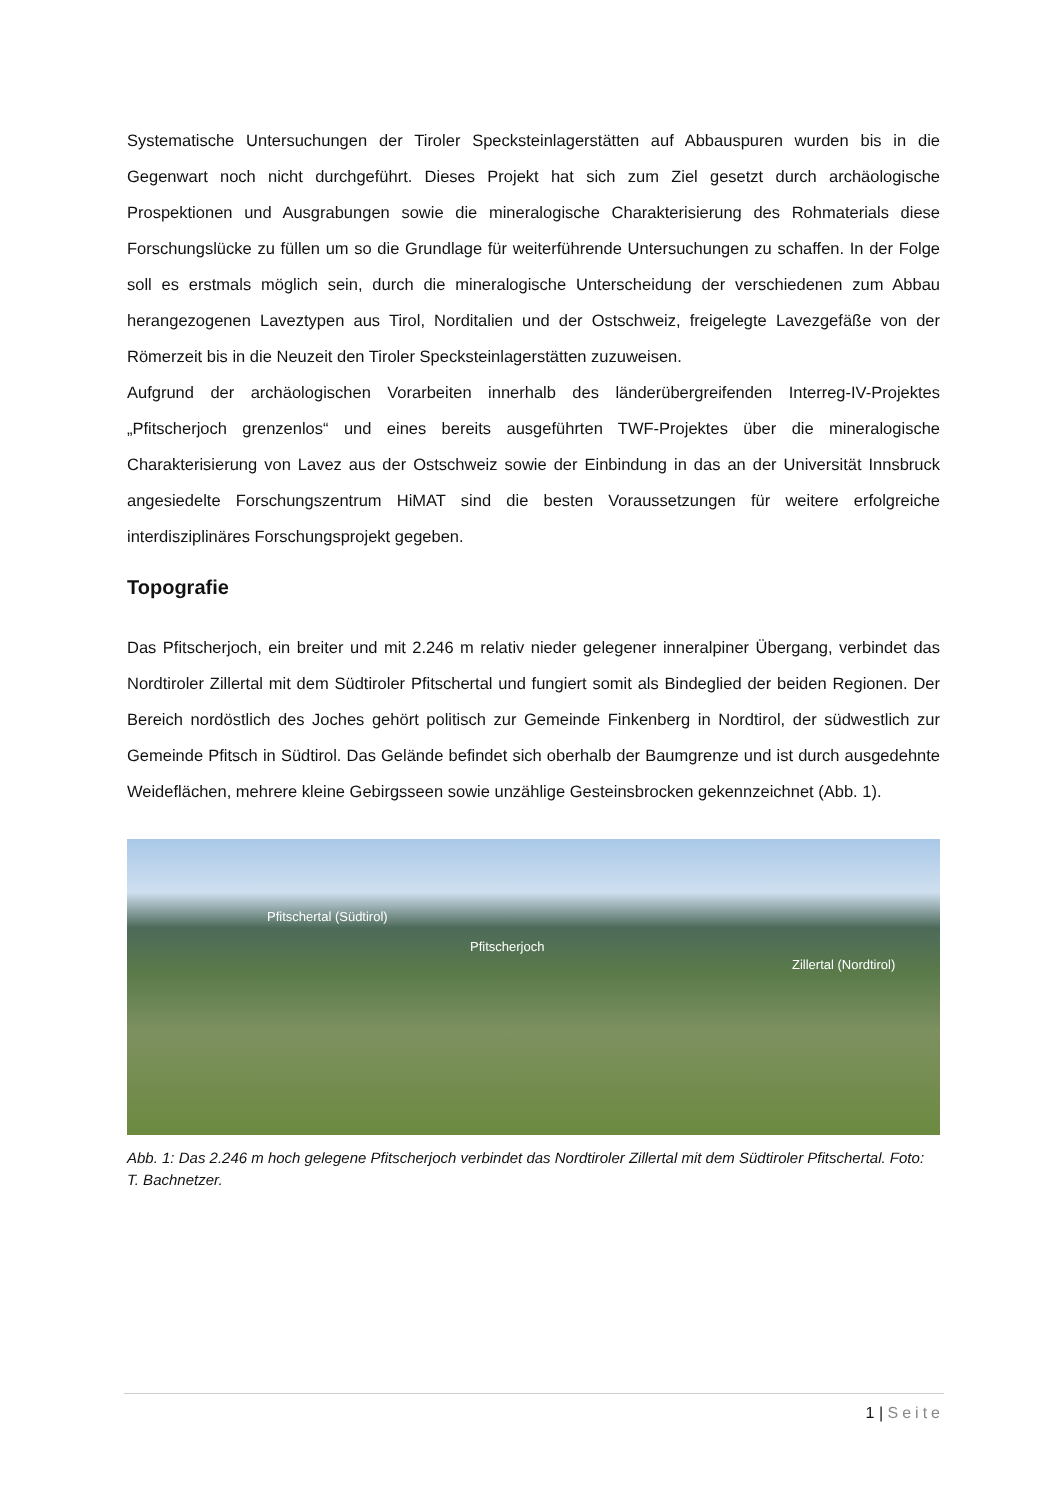Systematische Untersuchungen der Tiroler Specksteinlagerstätten auf Abbauspuren wurden bis in die Gegenwart noch nicht durchgeführt. Dieses Projekt hat sich zum Ziel gesetzt durch archäologische Prospektionen und Ausgrabungen sowie die mineralogische Charakterisierung des Rohmaterials diese Forschungslücke zu füllen um so die Grundlage für weiterführende Untersuchungen zu schaffen. In der Folge soll es erstmals möglich sein, durch die mineralogische Unterscheidung der verschiedenen zum Abbau herangezogenen Laveztypen aus Tirol, Norditalien und der Ostschweiz, freigelegte Lavezgefäße von der Römerzeit bis in die Neuzeit den Tiroler Specksteinlagerstätten zuzuweisen.
Aufgrund der archäologischen Vorarbeiten innerhalb des länderübergreifenden Interreg-IV-Projektes „Pfitscherjoch grenzenlos“ und eines bereits ausgeführten TWF-Projektes über die mineralogische Charakterisierung von Lavez aus der Ostschweiz sowie der Einbindung in das an der Universität Innsbruck angesiedelte Forschungszentrum HiMAT sind die besten Voraussetzungen für weitere erfolgreiche interdisziplinäres Forschungsprojekt gegeben.
Topografie
Das Pfitscherjoch, ein breiter und mit 2.246 m relativ nieder gelegener inneralpiner Übergang, verbindet das Nordtiroler Zillertal mit dem Südtiroler Pfitschertal und fungiert somit als Bindeglied der beiden Regionen. Der Bereich nordöstlich des Joches gehört politisch zur Gemeinde Finkenberg in Nordtirol, der südwestlich zur Gemeinde Pfitsch in Südtirol. Das Gelände befindet sich oberhalb der Baumgrenze und ist durch ausgedehnte Weideflächen, mehrere kleine Gebirgsseen sowie unzählige Gesteinsbrocken gekennzeichnet (Abb. 1).
Pfitschertal (Südtirol)
Pfitscherjoch
Zillertal (Nordtirol)
Abb. 1: Das 2.246 m hoch gelegene Pfitscherjoch verbindet das Nordtiroler Zillertal mit dem Südtiroler Pfitschertal. Foto: T. Bachnetzer.
1 | Seite